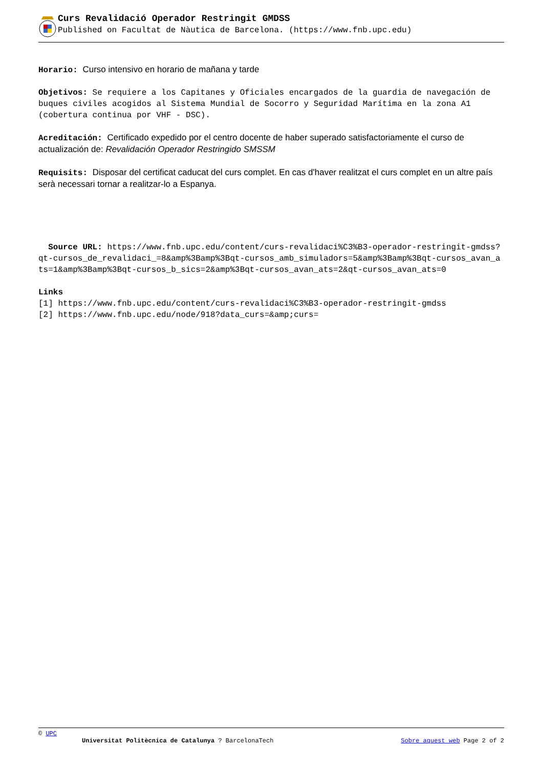Curs Revalidació Operador Restringit GMDSS
Published on Facultat de Nàutica de Barcelona. (https://www.fnb.upc.edu)
Horario: Curso intensivo en horario de mañana y tarde
Objetivos: Se requiere a los Capitanes y Oficiales encargados de la guardia de navegación de buques civiles acogidos al Sistema Mundial de Socorro y Seguridad Marítima en la zona A1 (cobertura continua por VHF - DSC).
Acreditación: Certificado expedido por el centro docente de haber superado satisfactoriamente el curso de actualización de: Revalidación Operador Restringido SMSSM
Requisits: Disposar del certificat caducat del curs complet. En cas d'haver realitzat el curs complet en un altre país serà necessari tornar a realitzar-lo a Espanya.
Source URL: https://www.fnb.upc.edu/content/curs-revalidaci%C3%B3-operador-restringit-gmdss?qt-cursos_de_revalidaci_=8&amp%3Bamp%3Bqt-cursos_amb_simuladors=5&amp%3Bamp%3Bqt-cursos_avan_ats=1&amp%3Bamp%3Bqt-cursos_b_sics=2&amp%3Bqt-cursos_avan_ats=2&qt-cursos_avan_ats=0
Links
[1] https://www.fnb.upc.edu/content/curs-revalidaci%C3%B3-operador-restringit-gmdss
[2] https://www.fnb.upc.edu/node/918?data_curs=&amp;curs=
© UPC
Universitat Politècnica de Catalunya ? BarcelonaTech Sobre aquest web Page 2 of 2